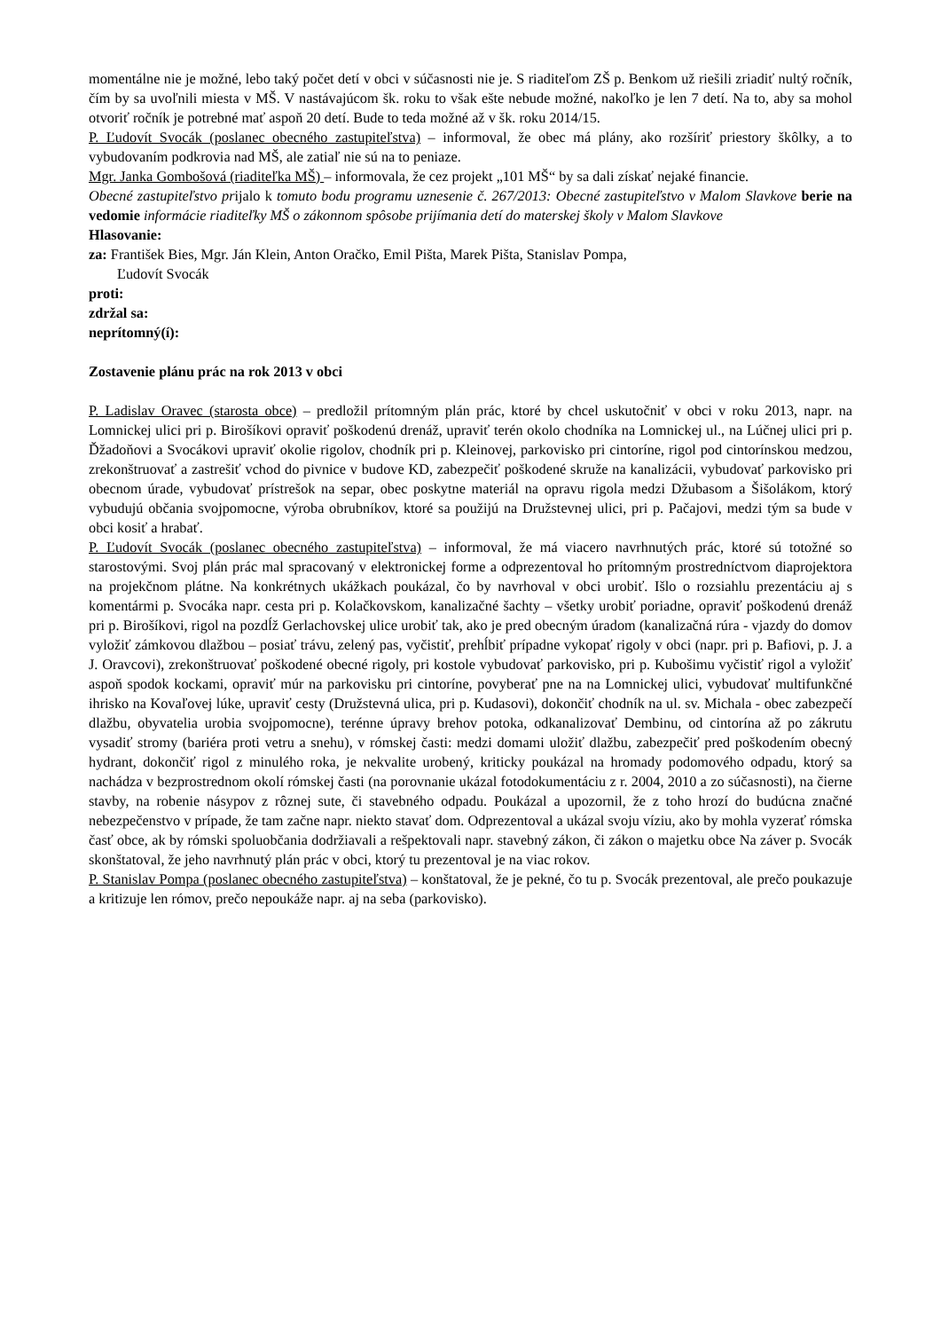momentálne nie je možné, lebo taký počet detí v obci v súčasnosti nie je. S riaditeľom ZŠ p. Benkom už riešili zriadiť nultý ročník, čím by sa uvoľnili miesta v MŠ. V nastávajúcom šk. roku to však ešte nebude možné, nakoľko je len 7 detí. Na to, aby sa mohol otvoriť ročník je potrebné mať aspoň 20 detí. Bude to teda možné až v šk. roku 2014/15.
P. Ľudovít Svocák (poslanec obecného zastupiteľstva) – informoval, že obec má plány, ako rozšíriť priestory škôlky, a to vybudovaním podkrovia nad MŠ, ale zatiaľ nie sú na to peniaze.
Mgr. Janka Gombošová (riaditeľka MŠ) – informovala, že cez projekt „101 MŠ“ by sa dali získať nejaké financie.
Obecné zastupiteľstvo prijalo k tomuto bodu programu uznesenie č. 267/2013: Obecné zastupiteľstvo v Malom Slavkove berie na vedomie informácie riaditeľky MŠ o zákonnom spôsobe prijímania detí do materskej školy v Malom Slavkove
Hlasovanie:
za: František Bies, Mgr. Ján Klein, Anton Oračko, Emil Pišta, Marek Pišta, Stanislav Pompa,
Ľudovít Svocák
proti:
zdržal sa:
neprítomný(í):
Zostavenie plánu prác na rok 2013 v obci
P. Ladislav Oravec (starosta obce) – predložil prítomným plán prác, ktoré by chcel uskutočniť v obci v roku 2013, napr. na Lomnickej ulici pri p. Birošíkovi opraviť poškodenú drenáž, upraviť terén okolo chodníka na Lomnickej ul., na Lúčnej ulici pri p. Ďžadoňovi a Svocákovi upraviť okolie rigolov, chodník pri p. Kleinovej, parkovisko pri cintoríne, rigol pod cintorínskou medzou, zrekonštruovať a zastrešiť vchod do pivnice v budove KD, zabezpečiť poškodené skruže na kanalizácii, vybudovať parkovisko pri obecnom úrade, vybudovať prístrešok na separ, obec poskytne materiál na opravu rigola medzi Džubasom a Šišolákom, ktorý vybudujú občania svojpomocne, výroba obrubníkov, ktoré sa použijú na Družstevnej ulici, pri p. Pačajovi, medzi tým sa bude v obci kosiť a hrabať.
P. Ľudovít Svocák (poslanec obecného zastupiteľstva) – informoval, že má viacero navrhnutých prác, ktoré sú totožné so starostovými. Svoj plán prác mal spracovaný v elektronickej forme a odprezentoval ho prítomným prostredníctvom diaprojektora na projekčnom plátne. Na konkrétnych ukážkach poukázal, čo by navrhoval v obci urobiť. Išlo o rozsiahlu prezentáciu aj s komentármi p. Svocáka napr. cesta pri p. Kolačkovskom, kanalizačné šachty – všetky urobiť poriadne, opraviť poškodenú drenáž pri p. Birošíkovi, rigol na pozdĺž Gerlachovskej ulice urobiť tak, ako je pred obecným úradom (kanalizačná rúra - vjazdy do domov vyložiť zámkovou dlažbou – posiať trávu, zelený pas, vyčistiť, prehĺbiť prípadne vykopať rigoly v obci (napr. pri p. Bafiovi, p. J. a J. Oravcovi), zrekonštruovať poškodené obecné rigoly, pri kostole vybudovať parkovisko, pri p. Kubošimu vyčistiť rigol a vyložiť aspoň spodok kockami, opraviť múr na parkovisku pri cintoríne, povyberať pne na na Lomnickej ulici, vybudovať multifunkčné ihrisko na Kovaľovej lúke, upraviť cesty (Družstevná ulica, pri p. Kudasovi), dokončiť chodník na ul. sv. Michala - obec zabezpečí dlažbu, obyvatelia urobia svojpomocne), terénne úpravy brehov potoka, odkanalizovať Dembinu, od cintorína až po zákrutu vysadiť stromy (bariéra proti vetru a snehu), v rómskej časti: medzi domami uložiť dlažbu, zabezpečiť pred poškodením obecný hydrant, dokončiť rigol z minulého roka, je nekvalite urobený, kriticky poukázal na hromady podomového odpadu, ktorý sa nachádza v bezprostrednom okolí rómskej časti (na porovnanie ukázal fotodokumentáciu z r. 2004, 2010 a zo súčasnosti), na čierne stavby, na robenie násypov z rôznej sute, či stavebného odpadu. Poukázal a upozornil, že z toho hrozí do budúcna značné nebezpečenstvo v prípade, že tam začne napr. niekto stavať dom. Odprezentoval a ukázal svoju víziu, ako by mohla vyzerať rómska časť obce, ak by rómski spoluobčania dodržiavali a rešpektovali napr. stavebný zákon, či zákon o majetku obce Na záver p. Svocák skonštatoval, že jeho navrhnutý plán prác v obci, ktorý tu prezentoval je na viac rokov.
P. Stanislav Pompa (poslanec obecného zastupiteľstva) – konštatoval, že je pekné, čo tu p. Svocák prezentoval, ale prečo poukazuje a kritizuje len rómov, prečo nepoukáže napr. aj na seba (parkovisko).